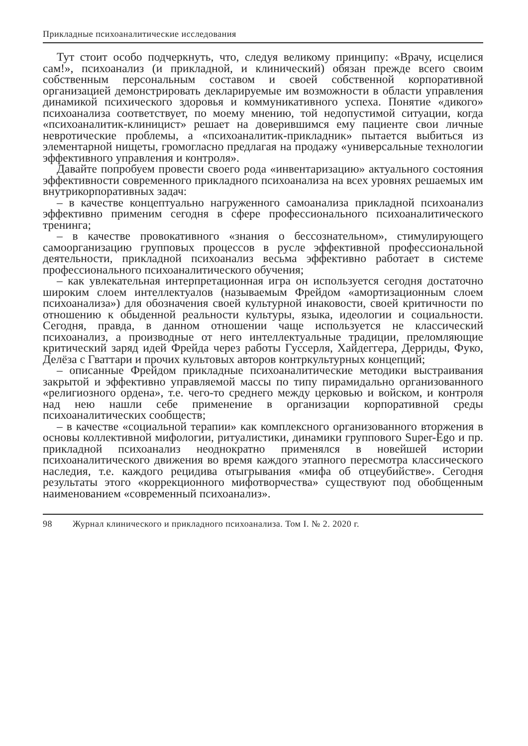Прикладные психоаналитические исследования
Тут стоит особо подчеркнуть, что, следуя великому принципу: «Врачу, исцелися сам!», психоанализ (и прикладной, и клинический) обязан прежде всего своим собственным персональным составом и своей собственной корпоративной организацией демонстрировать декларируемые им возможности в области управления динамикой психического здоровья и коммуникативного успеха. Понятие «дикого» психоанализа соответствует, по моему мнению, той недопустимой ситуации, когда «психоаналитик-клиницист» решает на доверившимся ему пациенте свои личные невротические проблемы, а «психоаналитик-прикладник» пытается выбиться из элементарной нищеты, громогласно предлагая на продажу «универсальные технологии эффективного управления и контроля».
Давайте попробуем провести своего рода «инвентаризацию» актуального состояния эффективности современного прикладного психоанализа на всех уровнях решаемых им внутрикорпоративных задач:
– в качестве концептуально нагруженного самоанализа прикладной психоанализ эффективно применим сегодня в сфере профессионального психоаналитического тренинга;
– в качестве провокативного «знания о бессознательном», стимулирующего самоорганизацию групповых процессов в русле эффективной профессиональной деятельности, прикладной психоанализ весьма эффективно работает в системе профессионального психоаналитического обучения;
– как увлекательная интерпретационная игра он используется сегодня достаточно широким слоем интеллектуалов (называемым Фрейдом «амортизационным слоем психоанализа») для обозначения своей культурной инаковости, своей критичности по отношению к обыденной реальности культуры, языка, идеологии и социальности. Сегодня, правда, в данном отношении чаще используется не классический психоанализ, а производные от него интеллектуальные традиции, преломляющие критический заряд идей Фрейда через работы Гуссерля, Хайдеггера, Дерриды, Фуко, Делёза с Гваттари и прочих культовых авторов контркультурных концепций;
– описанные Фрейдом прикладные психоаналитические методики выстраивания закрытой и эффективно управляемой массы по типу пирамидально организованного «религиозного ордена», т.е. чего-то среднего между церковью и войском, и контроля над нею нашли себе применение в организации корпоративной среды психоаналитических сообществ;
– в качестве «социальной терапии» как комплексного организованного вторжения в основы коллективной мифологии, ритуалистики, динамики группового Super-Ego и пр. прикладной психоанализ неоднократно применялся в новейшей истории психоаналитического движения во время каждого этапного пересмотра классического наследия, т.е. каждого рецидива отыгрывания «мифа об отцеубийстве». Сегодня результаты этого «коррекционного мифотворчества» существуют под обобщенным наименованием «современный психоанализ».
98 Журнал клинического и прикладного психоанализа. Том I. № 2. 2020 г.